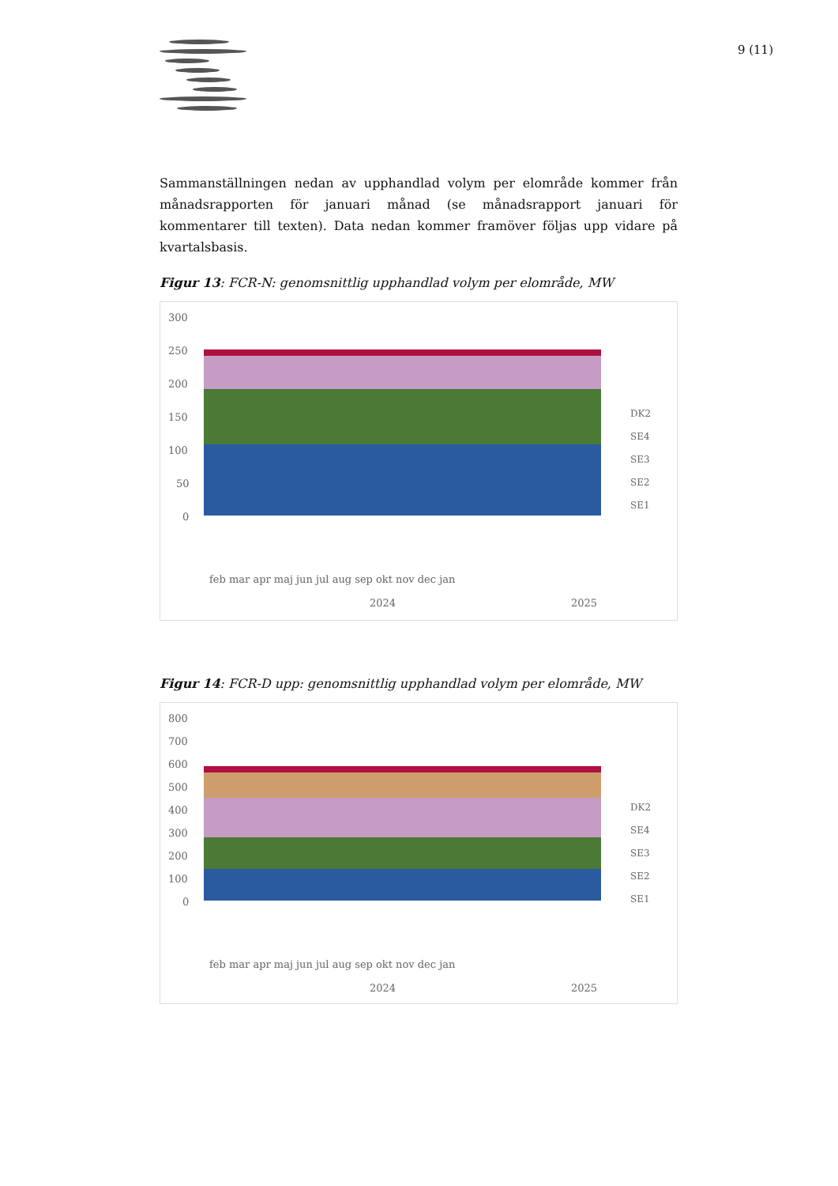9 (11)
Sammanställningen nedan av upphandlad volym per elområde kommer från månadsrapporten för januari månad (se månadsrapport januari för kommentarer till texten). Data nedan kommer framöver följas upp vidare på kvartalsbasis.
Figur 13: FCR-N: genomsnittlig upphandlad volym per elområde, MW
300
250
200
150
100
50
0
DK2
SE4
SE3
SE2
SE1
feb mar apr maj jun jul aug sep okt nov dec jan
2024
2025
Figur 14: FCR-D upp: genomsnittlig upphandlad volym per elområde, MW
800
700
600
500
400
300
200
100
0
DK2
SE4
SE3
SE2
SE1
feb mar apr maj jun jul aug sep okt nov dec jan
2024
2025